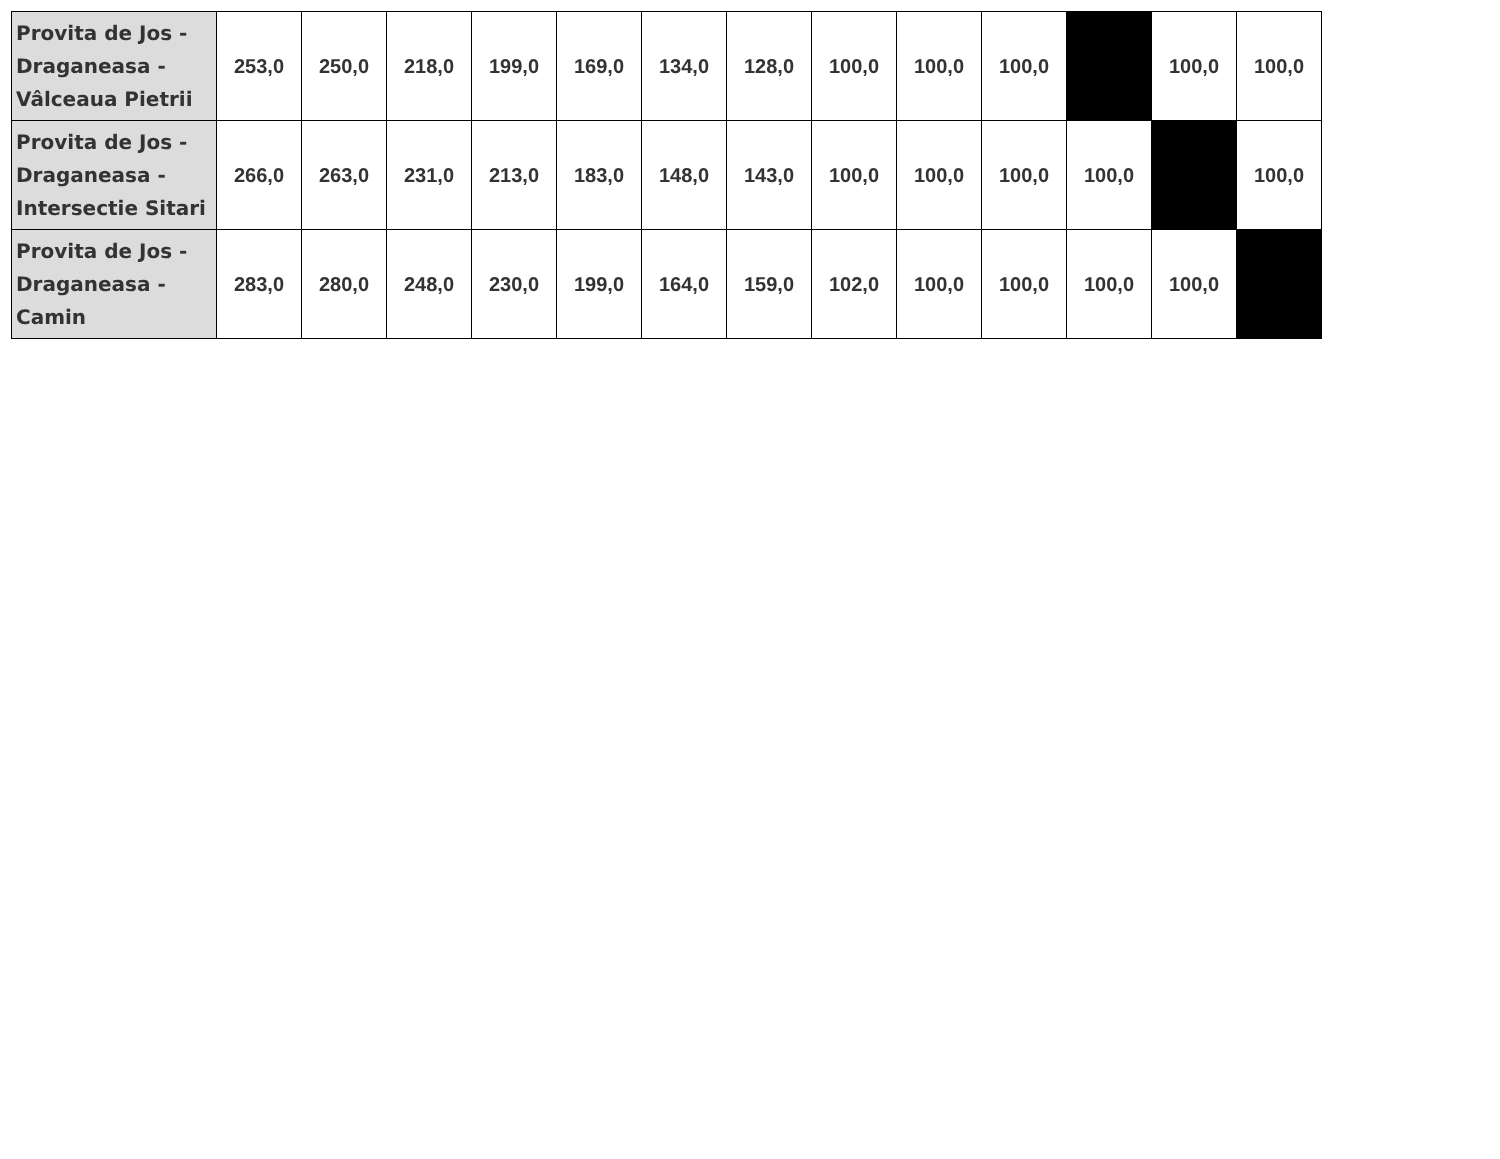| Provita de Jos - Draganeasa - Vâlceaua Pietrii | 253,0 | 250,0 | 218,0 | 199,0 | 169,0 | 134,0 | 128,0 | 100,0 | 100,0 | 100,0 | | 100,0 | 100,0 |
| Provita de Jos - Draganeasa - Intersectie Sitari | 266,0 | 263,0 | 231,0 | 213,0 | 183,0 | 148,0 | 143,0 | 100,0 | 100,0 | 100,0 | 100,0 | | 100,0 |
| Provita de Jos - Draganeasa - Camin | 283,0 | 280,0 | 248,0 | 230,0 | 199,0 | 164,0 | 159,0 | 102,0 | 100,0 | 100,0 | 100,0 | 100,0 | |